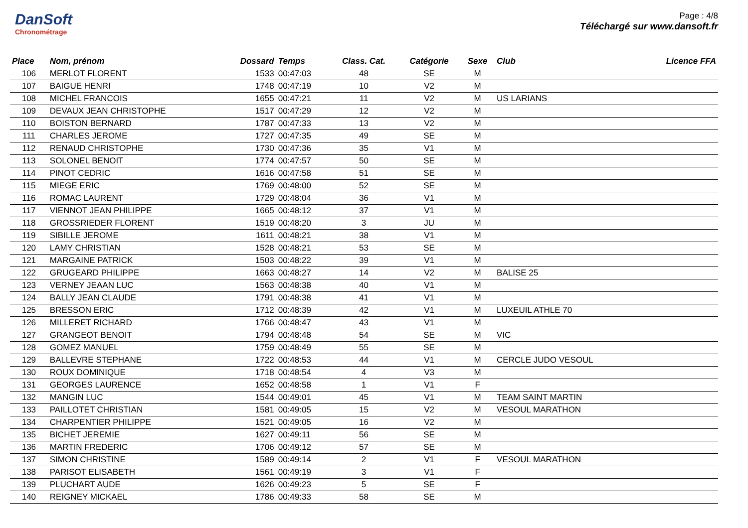DanSoft
Chronométrage
Page : 4/8
Téléchargé sur www.dansoft.fr
| Place | Nom, prénom | Dossard | Temps | Class. Cat. | Catégorie | Sexe | Club | Licence FFA |
| --- | --- | --- | --- | --- | --- | --- | --- | --- |
| 106 | MERLOT FLORENT | 1533 | 00:47:03 | 48 | SE | M | | |
| 107 | BAIGUE HENRI | 1748 | 00:47:19 | 10 | V2 | M | | |
| 108 | MICHEL FRANCOIS | 1655 | 00:47:21 | 11 | V2 | M | US LARIANS | |
| 109 | DEVAUX JEAN CHRISTOPHE | 1517 | 00:47:29 | 12 | V2 | M | | |
| 110 | BOISTON BERNARD | 1787 | 00:47:33 | 13 | V2 | M | | |
| 111 | CHARLES JEROME | 1727 | 00:47:35 | 49 | SE | M | | |
| 112 | RENAUD CHRISTOPHE | 1730 | 00:47:36 | 35 | V1 | M | | |
| 113 | SOLONEL BENOIT | 1774 | 00:47:57 | 50 | SE | M | | |
| 114 | PINOT CEDRIC | 1616 | 00:47:58 | 51 | SE | M | | |
| 115 | MIEGE ERIC | 1769 | 00:48:00 | 52 | SE | M | | |
| 116 | ROMAC LAURENT | 1729 | 00:48:04 | 36 | V1 | M | | |
| 117 | VIENNOT JEAN PHILIPPE | 1665 | 00:48:12 | 37 | V1 | M | | |
| 118 | GROSSRIEDER FLORENT | 1519 | 00:48:20 | 3 | JU | M | | |
| 119 | SIBILLE JEROME | 1611 | 00:48:21 | 38 | V1 | M | | |
| 120 | LAMY CHRISTIAN | 1528 | 00:48:21 | 53 | SE | M | | |
| 121 | MARGAINE PATRICK | 1503 | 00:48:22 | 39 | V1 | M | | |
| 122 | GRUGEARD PHILIPPE | 1663 | 00:48:27 | 14 | V2 | M | BALISE 25 | |
| 123 | VERNEY JEAAN LUC | 1563 | 00:48:38 | 40 | V1 | M | | |
| 124 | BALLY JEAN CLAUDE | 1791 | 00:48:38 | 41 | V1 | M | | |
| 125 | BRESSON ERIC | 1712 | 00:48:39 | 42 | V1 | M | LUXEUIL ATHLE 70 | |
| 126 | MILLERET RICHARD | 1766 | 00:48:47 | 43 | V1 | M | | |
| 127 | GRANGEOT BENOIT | 1794 | 00:48:48 | 54 | SE | M | VIC | |
| 128 | GOMEZ MANUEL | 1759 | 00:48:49 | 55 | SE | M | | |
| 129 | BALLEVRE STEPHANE | 1722 | 00:48:53 | 44 | V1 | M | CERCLE JUDO VESOUL | |
| 130 | ROUX DOMINIQUE | 1718 | 00:48:54 | 4 | V3 | M | | |
| 131 | GEORGES LAURENCE | 1652 | 00:48:58 | 1 | V1 | F | | |
| 132 | MANGIN LUC | 1544 | 00:49:01 | 45 | V1 | M | TEAM SAINT MARTIN | |
| 133 | PAILLOTET CHRISTIAN | 1581 | 00:49:05 | 15 | V2 | M | VESOUL MARATHON | |
| 134 | CHARPENTIER PHILIPPE | 1521 | 00:49:05 | 16 | V2 | M | | |
| 135 | BICHET JEREMIE | 1627 | 00:49:11 | 56 | SE | M | | |
| 136 | MARTIN FREDERIC | 1706 | 00:49:12 | 57 | SE | M | | |
| 137 | SIMON CHRISTINE | 1589 | 00:49:14 | 2 | V1 | F | VESOUL MARATHON | |
| 138 | PARISOT ELISABETH | 1561 | 00:49:19 | 3 | V1 | F | | |
| 139 | PLUCHART AUDE | 1626 | 00:49:23 | 5 | SE | F | | |
| 140 | REIGNEY MICKAEL | 1786 | 00:49:33 | 58 | SE | M | | |